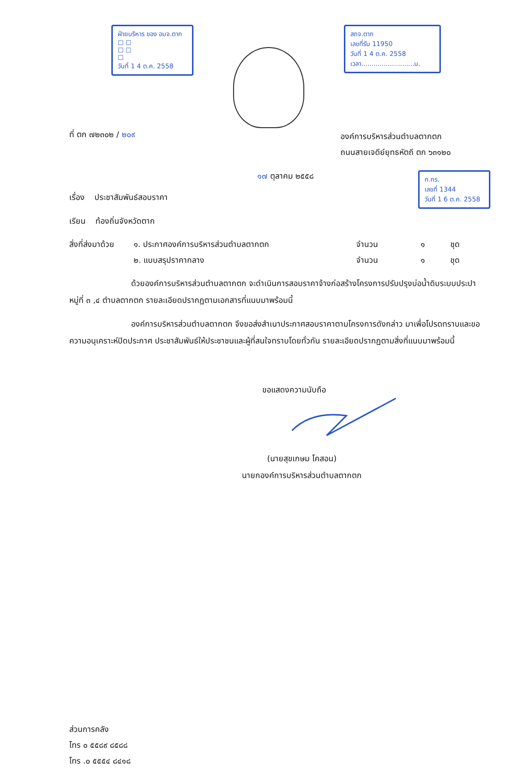ฝ่ายบริหาร ของ อบจ.ตาก
☐ ☐
☐ ☐
☐
วันที่ 1 4 ต.ค. 2558
สถจ.ตาก
เลขที่รับ 11950
วันที่ 1 4 ต.ค. 2558
เวลา..........................น.
ที่ ตก ๗๒๓๐๒ / ๒๐๙
องค์การบริหารส่วนตำบลตากตก
ถนนสายเจดีย์ยุทธหัตถี ตก ๖๓๑๒๐
๑๗ ตุลาคม ๒๕๕๘
ก.กร.
เลขที่ 1344
วันที่ 1 6 ต.ค. 2558
เรื่อง ประชาสัมพันธ์สอบราคา
เรียน ท้องถิ่นจังหวัดตาก
สิ่งที่ส่งมาด้วย
๑. ประกาศองค์การบริหารส่วนตำบลตากตก
จำนวน
๑
ชุด
๒. แบบสรุปราคากลาง
จำนวน
๑
ชุด
ด้วยองค์การบริหารส่วนตำบลตากตก จะดำเนินการสอบราคาจ้างก่อสร้างโครงการปรับปรุงบ่อน้ำดิบระบบประปา หมู่ที่ ๓ ,๔ ตำบลตากตก รายละเอียดปรากฏตามเอกสารที่แนบมาพร้อมนี้
องค์การบริหารส่วนตำบลตากตก จึงขอส่งสำเนาประกาศสอบราคาตามโครงการดังกล่าว มาเพื่อโปรดทราบและขอความอนุเคราะห์ปิดประกาศ ประชาสัมพันธ์ให้ประชาชนและผู้ที่สนใจทราบโดยทั่วกัน รายละเอียดปรากฏตามสิ่งที่แนบมาพร้อมนี้
ขอแสดงความนับถือ
(นายสุขเกษม โคสอน)
นายกองค์การบริหารส่วนตำบลตากตก
ส่วนการคลัง
โทร ๐ ๕๕๘๙ ๘๕๘๘
โทร .๐ ๕๕๕๔ ๘๔๑๘